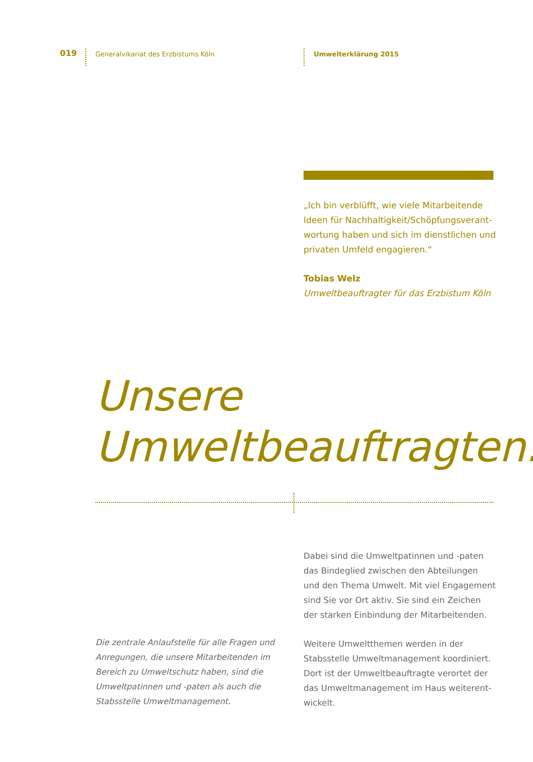019
Generalvikariat des Erzbistums Köln Umwelterklärung 2015
„Ich bin verblüfft, wie viele Mitarbeitende Ideen für Nachhaltigkeit/Schöpfungsverant­wortung haben und sich im dienstlichen und privaten Umfeld engagieren.“
Tobias Welz
Umweltbeauftragter für das Erzbistum Köln
Unsere
Umweltbeauftragten.
Die zentrale Anlaufstelle für alle Fragen und Anregungen, die unsere Mitarbeitenden im Bereich zu Umweltschutz haben, sind die Umweltpatinnen und -paten als auch die Stabsstelle Umweltmanagement.
Dabei sind die Umweltpatinnen und -paten das Bindeglied zwischen den Abteilungen und den Thema Umwelt. Mit viel Engagement sind Sie vor Ort aktiv. Sie sind ein Zeichen der starken Einbindung der Mitarbeitenden.
Weitere Umweltthemen werden in der Stabsstelle Umweltmanagement koordiniert. Dort ist der Umweltbeauftragte verortet der das Umweltmanagement im Haus weiterent­wickelt.